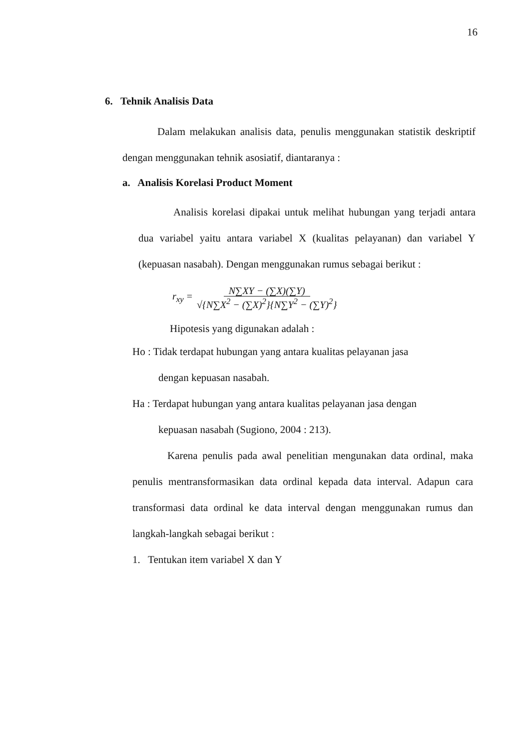16
6. Tehnik Analisis Data
Dalam melakukan analisis data, penulis menggunakan statistik deskriptif dengan menggunakan tehnik asosiatif, diantaranya :
a. Analisis Korelasi Product Moment
Analisis korelasi dipakai untuk melihat hubungan yang terjadi antara dua variabel yaitu antara variabel X (kualitas pelayanan) dan variabel Y (kepuasan nasabah). Dengan menggunakan rumus sebagai berikut :
r<sub>xy</sub> = N∑XY − (∑X)(∑Y)
√{N∑X<sup>2</sup> − (∑X)<sup>2</sup>}{N∑Y<sup>2</sup> − (∑Y)<sup>2</sup>}
Hipotesis yang digunakan adalah :
Ho : Tidak terdapat hubungan yang antara kualitas pelayanan jasa
dengan kepuasan nasabah.
Ha : Terdapat hubungan yang antara kualitas pelayanan jasa dengan
kepuasan nasabah (Sugiono, 2004 : 213).
Karena penulis pada awal penelitian mengunakan data ordinal, maka penulis mentransformasikan data ordinal kepada data interval. Adapun cara transformasi data ordinal ke data interval dengan menggunakan rumus dan langkah-langkah sebagai berikut :
1. Tentukan item variabel X dan Y